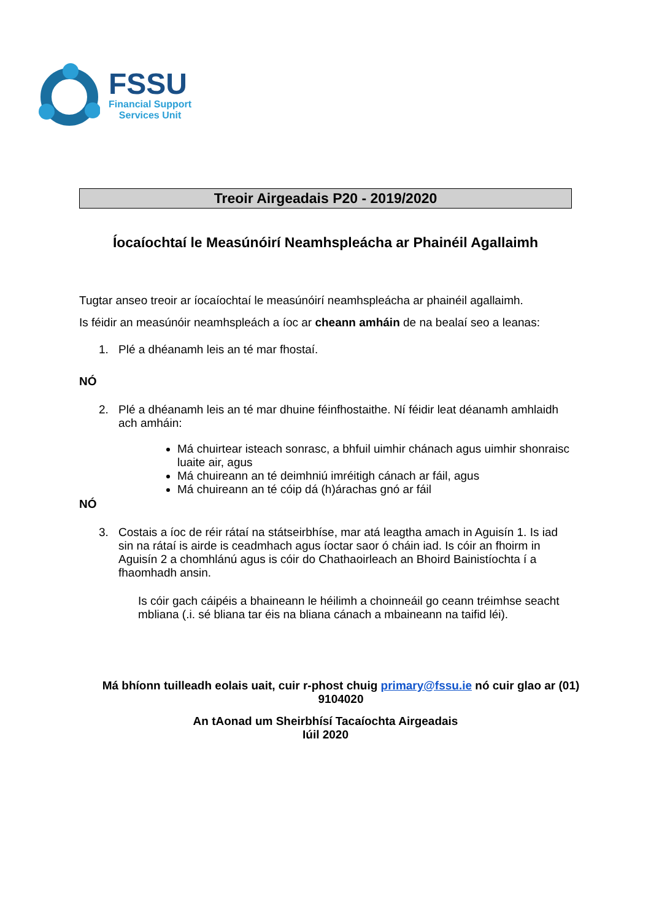FSSU
Financial Support
Services Unit
Treoir Airgeadais P20 - 2019/2020
Íocaíochtaí le Measúnóirí Neamhspleácha ar Phainéil Agallaimh
Tugtar anseo treoir ar íocaíochtaí le measúnóirí neamhspleácha ar phainéil agallaimh.
Is féidir an measúnóir neamhspleách a íoc ar cheann amháin de na bealaí seo a leanas:
1. Plé a dhéanamh leis an té mar fhostaí.
NÓ
2. Plé a dhéanamh leis an té mar dhuine féinfhostaithe. Ní féidir leat déanamh amhlaidh ach amháin:
Má chuirtear isteach sonrasc, a bhfuil uimhir chánach agus uimhir shonraisc luaite air, agus
Má chuireann an té deimhniú imréitigh cánach ar fáil, agus
Má chuireann an té cóip dá (h)árachas gnó ar fáil
NÓ
3. Costais a íoc de réir rátaí na státseirbhíse, mar atá leagtha amach in Aguisín 1. Is iad sin na rátaí is airde is ceadmhach agus íoctar saor ó cháin iad. Is cóir an fhoirm in Aguisín 2 a chomhlánú agus is cóir do Chathaoirleach an Bhoird Bainistíochta í a fhaomhadh ansin.
Is cóir gach cáipéis a bhaineann le héilimh a choinneáil go ceann tréimhse seacht mbliana (.i. sé bliana tar éis na bliana cánach a mbaineann na taifid léi).
Má bhíonn tuilleadh eolais uait, cuir r-phost chuig primary@fssu.ie nó cuir glao ar (01) 9104020
An tAonad um Sheirbhísí Tacaíochta Airgeadais
Iúil 2020